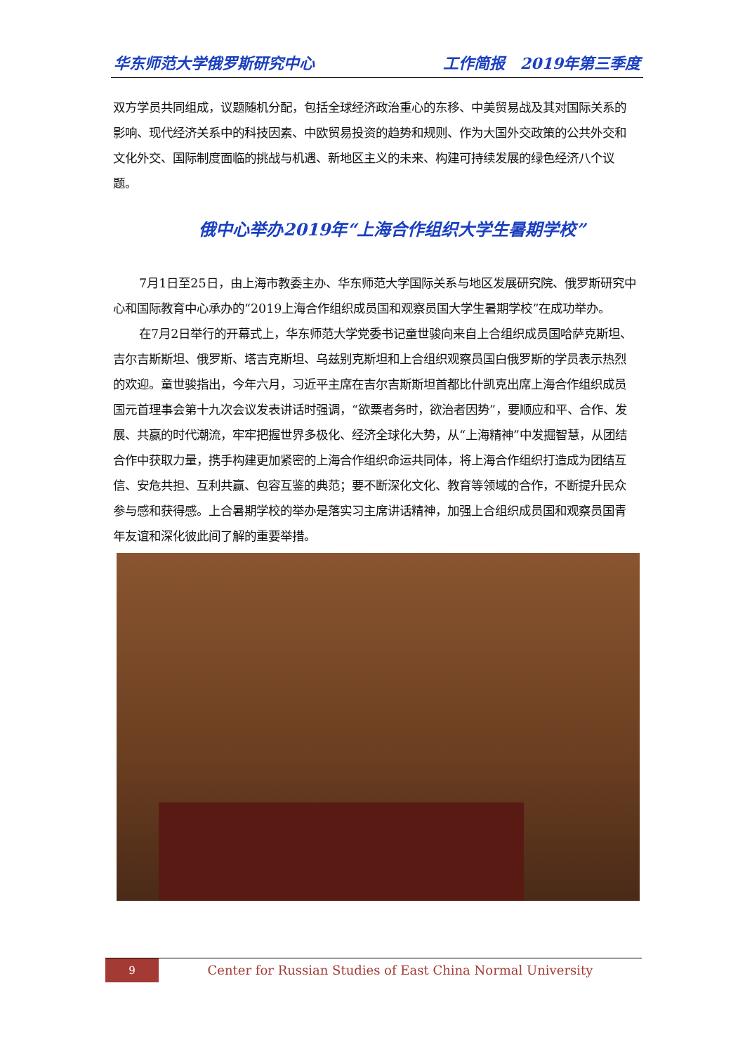华东师范大学俄罗斯研究中心 工作简报　2019年第三季度
双方学员共同组成，议题随机分配，包括全球经济政治重心的东移、中美贸易战及其对国际关系的影响、现代经济关系中的科技因素、中欧贸易投资的趋势和规则、作为大国外交政策的公共外交和文化外交、国际制度面临的挑战与机遇、新地区主义的未来、构建可持续发展的绿色经济八个议题。
俄中心举办2019年“上海合作组织大学生暑期学校”
7月1日至25日，由上海市教委主办、华东师范大学国际关系与地区发展研究院、俄罗斯研究中心和国际教育中心承办的“2019上海合作组织成员国和观察员国大学生暑期学校”在成功举办。
在7月2日举行的开幕式上，华东师范大学党委书记童世骏向来自上合组织成员国哈萨克斯坦、吉尔吉斯斯坦、俄罗斯、塔吉克斯坦、乌兹别克斯坦和上合组织观察员国白俄罗斯的学员表示热烈的欢迎。童世骏指出，今年六月，习近平主席在吉尔吉斯斯坦首都比什凯克出席上海合作组织成员国元首理事会第十九次会议发表讲话时强调，“欲粟者务时，欲治者因势”，要顺应和平、合作、发展、共赢的时代潮流，牢牢把握世界多极化、经济全球化大势，从“上海精神”中发掘智慧，从团结合作中获取力量，携手构建更加紧密的上海合作组织命运共同体，将上海合作组织打造成为团结互信、安危共担、互利共赢、包容互鉴的典范；要不断深化文化、教育等领域的合作，不断提升民众参与感和获得感。上合暑期学校的举办是落实习主席讲话精神，加强上合组织成员国和观察员国青年友谊和深化彼此间了解的重要举措。
9
Center for Russian Studies of East China Normal University